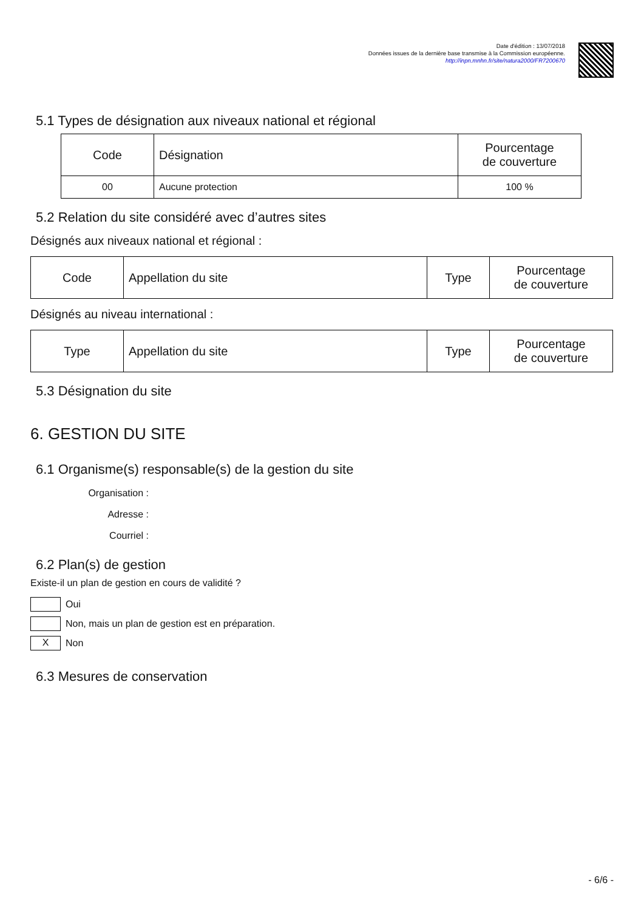Date d'édition : 13/07/2018
Données issues de la dernière base transmise à la Commission européenne.
http://inpn.mnhn.fr/site/natura2000/FR7200670
5.1 Types de désignation aux niveaux national et régional
| Code | Désignation | Pourcentage de couverture |
| --- | --- | --- |
| 00 | Aucune protection | 100 % |
5.2 Relation du site considéré avec d’autres sites
Désignés aux niveaux national et régional :
| Code | Appellation du site | Type | Pourcentage de couverture |
| --- | --- | --- | --- |
Désignés au niveau international :
| Type | Appellation du site | Type | Pourcentage de couverture |
| --- | --- | --- | --- |
5.3 Désignation du site
6. GESTION DU SITE
6.1 Organisme(s) responsable(s) de la gestion du site
Organisation :
Adresse :
Courriel :
6.2 Plan(s) de gestion
Existe-il un plan de gestion en cours de validité ?
Oui
Non, mais un plan de gestion est en préparation.
X Non
6.3 Mesures de conservation
- 6/6 -